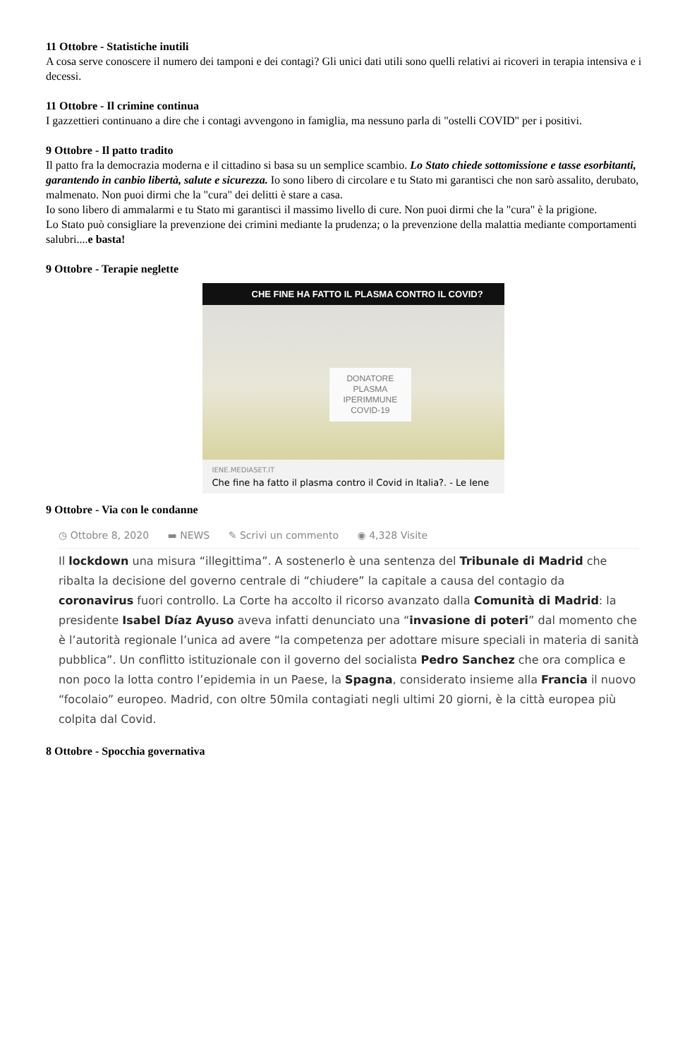11 Ottobre - Statistiche inutili
A cosa serve conoscere il numero dei tamponi e dei contagi? Gli unici dati utili sono quelli relativi ai ricoveri in terapia intensiva e i decessi.
11 Ottobre - Il crimine continua
I gazzettieri continuano a dire che i contagi avvengono in famiglia, ma nessuno parla di "ostelli COVID" per i positivi.
9 Ottobre - Il patto tradito
Il patto fra la democrazia moderna e il cittadino si basa su un semplice scambio. Lo Stato chiede sottomissione e tasse esorbitanti, garantendo in canbio libertà, salute e sicurezza. Io sono libero di circolare e tu Stato mi garantisci che non sarò assalito, derubato, malmenato. Non puoi dirmi che la "cura" dei delitti è stare a casa.
Io sono libero di ammalarmi e tu Stato mi garantisci il massimo livello di cure. Non puoi dirmi che la "cura" è la prigione.
Lo Stato può consigliare la prevenzione dei crimini mediante la prudenza; o la prevenzione della malattia mediante comportamenti salubri....e basta!
9 Ottobre - Terapie neglette
CHE FINE HA FATTO IL PLASMA CONTRO IL COVID?
DONATORE
PLASMA
IPERIMMUNE
COVID-19
IENE.MEDIASET.IT
Che fine ha fatto il plasma contro il Covid in Italia?. - Le Iene
9 Ottobre - Via con le condanne
◷ Ottobre 8, 2020 ▬ NEWS ✎ Scrivi un commento ◉ 4,328 Visite
Il lockdown una misura “illegittima”. A sostenerlo è una sentenza del Tribunale di Madrid che ribalta la decisione del governo centrale di “chiudere” la capitale a causa del contagio da coronavirus fuori controllo. La Corte ha accolto il ricorso avanzato dalla Comunità di Madrid: la presidente Isabel Díaz Ayuso aveva infatti denunciato una “invasione di poteri” dal momento che è l’autorità regionale l’unica ad avere “la competenza per adottare misure speciali in materia di sanità pubblica”. Un conflitto istituzionale con il governo del socialista Pedro Sanchez che ora complica e non poco la lotta contro l’epidemia in un Paese, la Spagna, considerato insieme alla Francia il nuovo “focolaio” europeo. Madrid, con oltre 50mila contagiati negli ultimi 20 giorni, è la città europea più colpita dal Covid.
8 Ottobre - Spocchia governativa